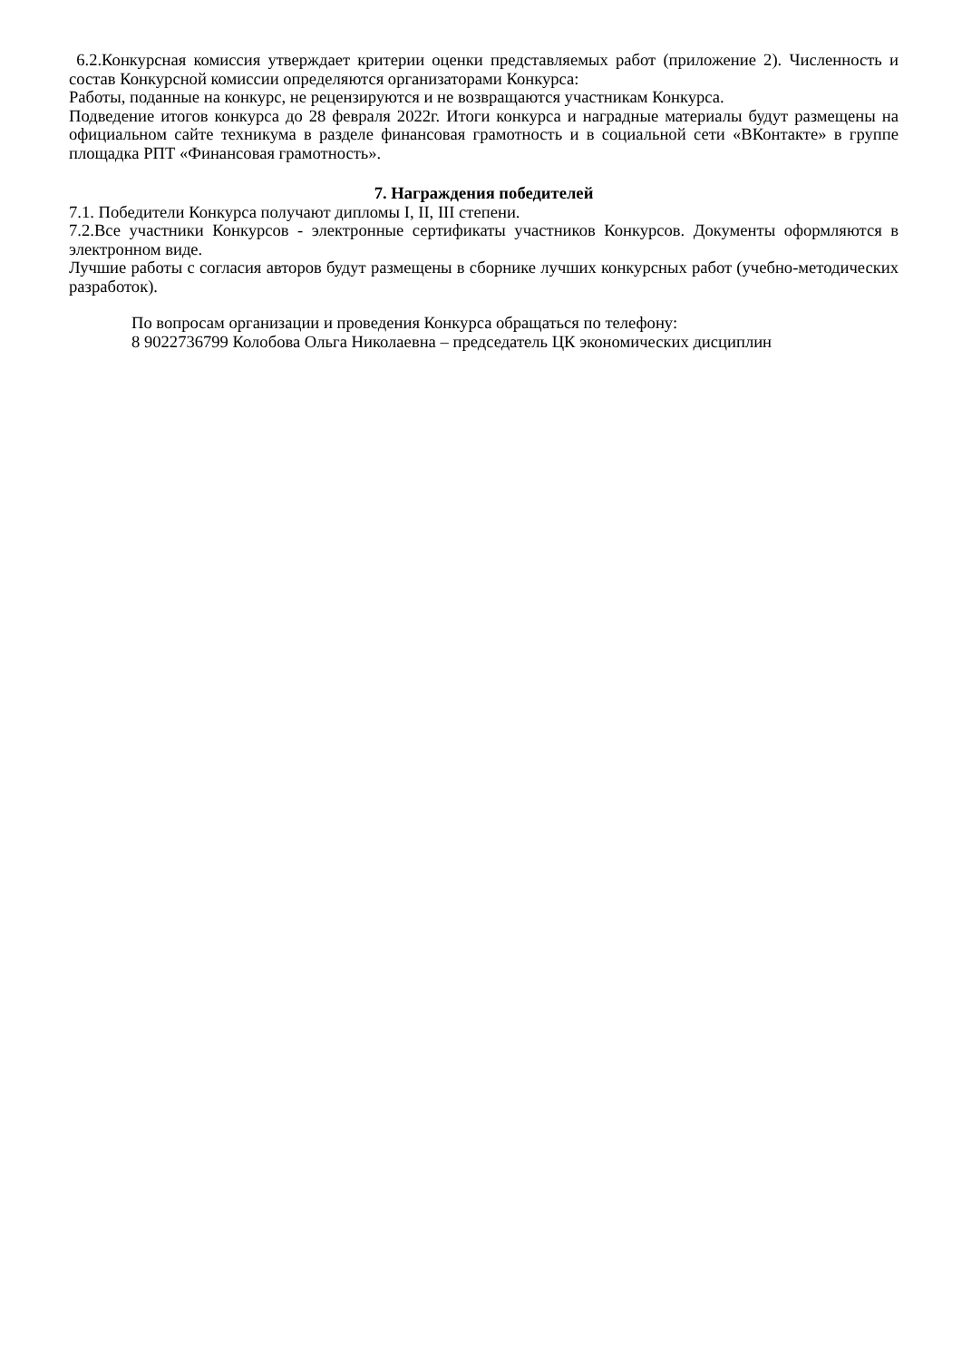6.2.Конкурсная комиссия утверждает критерии оценки представляемых работ (приложение 2). Численность и состав Конкурсной комиссии определяются организаторами Конкурса:
Работы, поданные на конкурс, не рецензируются и не возвращаются участникам Конкурса.
Подведение итогов конкурса до 28 февраля 2022г. Итоги конкурса и наградные материалы будут размещены на официальном сайте техникума в разделе финансовая грамотность и в социальной сети «ВКонтакте» в группе площадка РПТ «Финансовая грамотность».
7. Награждения победителей
7.1. Победители Конкурса получают дипломы I, II, III степени.
7.2.Все участники Конкурсов - электронные сертификаты участников Конкурсов. Документы оформляются в электронном виде.
Лучшие работы с согласия авторов будут размещены в сборнике лучших конкурсных работ (учебно-методических разработок).
По вопросам организации и проведения Конкурса обращаться по телефону:
8 9022736799 Колобова Ольга Николаевна – председатель ЦК экономических дисциплин